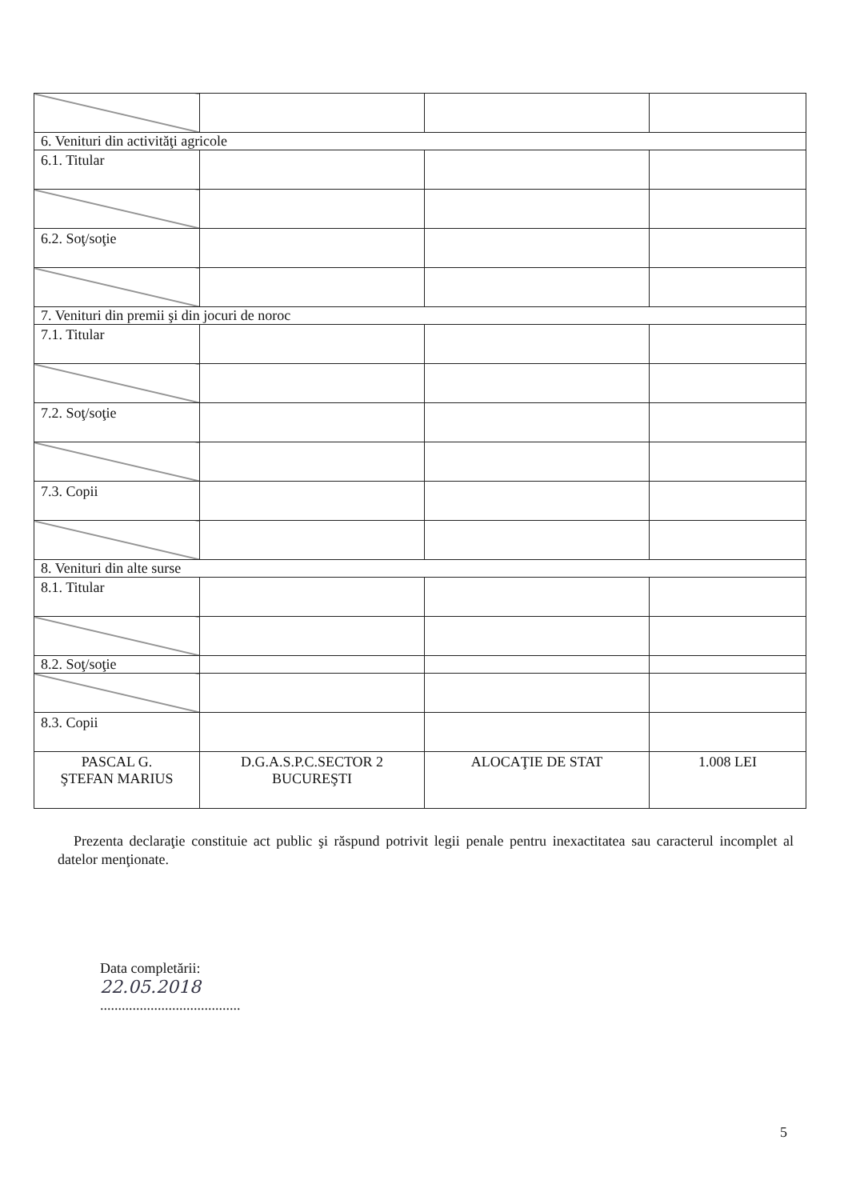| 6. Venituri din activităţi agricole | | | |
| 6.1. Titular | | | |
| 6.2. Soţ/soţie | | | |
| 7. Venituri din premii şi din jocuri de noroc | | | |
| 7.1. Titular | | | |
| 7.2. Soţ/soţie | | | |
| 7.3. Copii | | | |
| 8. Venituri din alte surse | | | |
| 8.1. Titular | | | |
| 8.2. Soţ/soţie | | | |
| 8.3. Copii | | | |
| PASCAL G. ŞTEFAN MARIUS | D.G.A.S.P.C.SECTOR 2 BUCUREŞTI | ALOCAŢIE DE STAT | 1.008 LEI |
Prezenta declaraţie constituie act public şi răspund potrivit legii penale pentru inexactitatea sau caracterul incomplet al datelor menţionate.
Data completării:
22.05.2018
.......................................
5